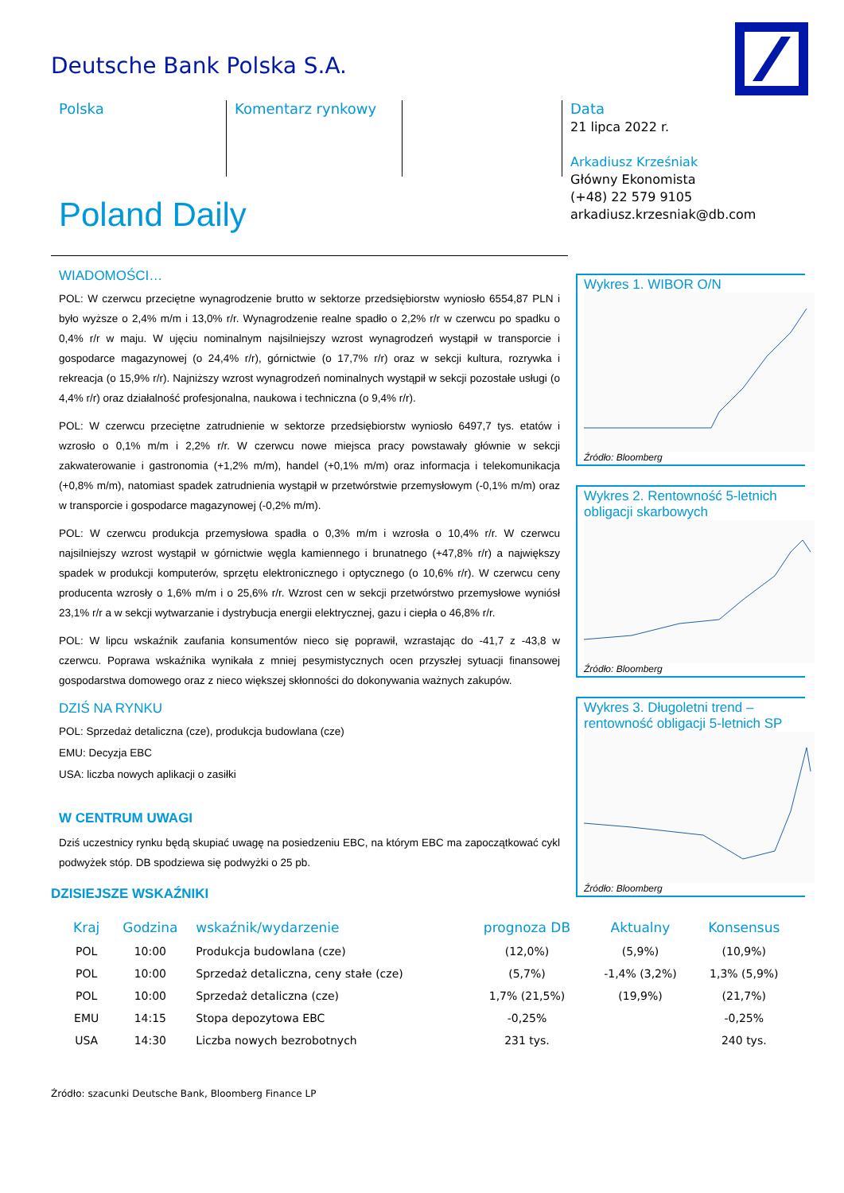Deutsche Bank Polska S.A.
Polska
Komentarz rynkowy
Data
21 lipca 2022 r.
Arkadiusz Krześniak
Główny Ekonomista
(+48) 22 579 9105
arkadiusz.krzesniak@db.com
Poland Daily
WIADOMOŚCI…
POL: W czerwcu przeciętne wynagrodzenie brutto w sektorze przedsiębiorstw wyniosło 6554,87 PLN i było wyższe o 2,4% m/m i 13,0% r/r. Wynagrodzenie realne spadło o 2,2% r/r w czerwcu po spadku o 0,4% r/r w maju. W ujęciu nominalnym najsilniejszy wzrost wynagrodzeń wystąpił w transporcie i gospodarce magazynowej (o 24,4% r/r), górnictwie (o 17,7% r/r) oraz w sekcji kultura, rozrywka i rekreacja (o 15,9% r/r). Najniższy wzrost wynagrodzeń nominalnych wystąpił w sekcji pozostałe usługi (o 4,4% r/r) oraz działalność profesjonalna, naukowa i techniczna (o 9,4% r/r).
POL: W czerwcu przeciętne zatrudnienie w sektorze przedsiębiorstw wyniosło 6497,7 tys. etatów i wzrosło o 0,1% m/m i 2,2% r/r. W czerwcu nowe miejsca pracy powstawały głównie w sekcji zakwaterowanie i gastronomia (+1,2% m/m), handel (+0,1% m/m) oraz informacja i telekomunikacja (+0,8% m/m), natomiast spadek zatrudnienia wystąpił w przetwórstwie przemysłowym (-0,1% m/m) oraz w transporcie i gospodarce magazynowej (-0,2% m/m).
POL: W czerwcu produkcja przemysłowa spadła o 0,3% m/m i wzrosła o 10,4% r/r. W czerwcu najsilniejszy wzrost wystąpił w górnictwie węgla kamiennego i brunatnego (+47,8% r/r) a największy spadek w produkcji komputerów, sprzętu elektronicznego i optycznego (o 10,6% r/r). W czerwcu ceny producenta wzrosły o 1,6% m/m i o 25,6% r/r. Wzrost cen w sekcji przetwórstwo przemysłowe wyniósł 23,1% r/r a w sekcji wytwarzanie i dystrybucja energii elektrycznej, gazu i ciepła o 46,8% r/r.
POL: W lipcu wskaźnik zaufania konsumentów nieco się poprawił, wzrastając do -41,7 z -43,8 w czerwcu. Poprawa wskaźnika wynikała z mniej pesymistycznych ocen przyszłej sytuacji finansowej gospodarstwa domowego oraz z nieco większej skłonności do dokonywania ważnych zakupów.
DZIŚ NA RYNKU
POL: Sprzedaż detaliczna (cze), produkcja budowlana (cze)
EMU: Decyzja EBC
USA: liczba nowych aplikacji o zasiłki
W CENTRUM UWAGI
Dziś uczestnicy rynku będą skupiać uwagę na posiedzeniu EBC, na którym EBC ma zapoczątkować cykl podwyżek stóp. DB spodziewa się podwyżki o 25 pb.
DZISIEJSZE WSKAŹNIKI
Wykres 1. WIBOR O/N
Źródło: Bloomberg
Wykres 2. Rentowność 5-letnich obligacji skarbowych
Źródło: Bloomberg
Wykres 3. Długoletni trend – rentowność obligacji 5-letnich SP
Źródło: Bloomberg
| Kraj | Godzina | wskaźnik/wydarzenie | prognoza DB | Aktualny | Konsensus |
| --- | --- | --- | --- | --- | --- |
| POL | 10:00 | Produkcja budowlana (cze) | (12,0%) | (5,9%) | (10,9%) |
| POL | 10:00 | Sprzedaż detaliczna, ceny stałe (cze) | (5,7%) | -1,4% (3,2%) | 1,3% (5,9%) |
| POL | 10:00 | Sprzedaż detaliczna (cze) | 1,7% (21,5%) | (19,9%) | (21,7%) |
| EMU | 14:15 | Stopa depozytowa EBC | -0,25% | | -0,25% |
| USA | 14:30 | Liczba nowych bezrobotnych | 231 tys. | | 240 tys. |
Źródło: szacunki Deutsche Bank, Bloomberg Finance LP